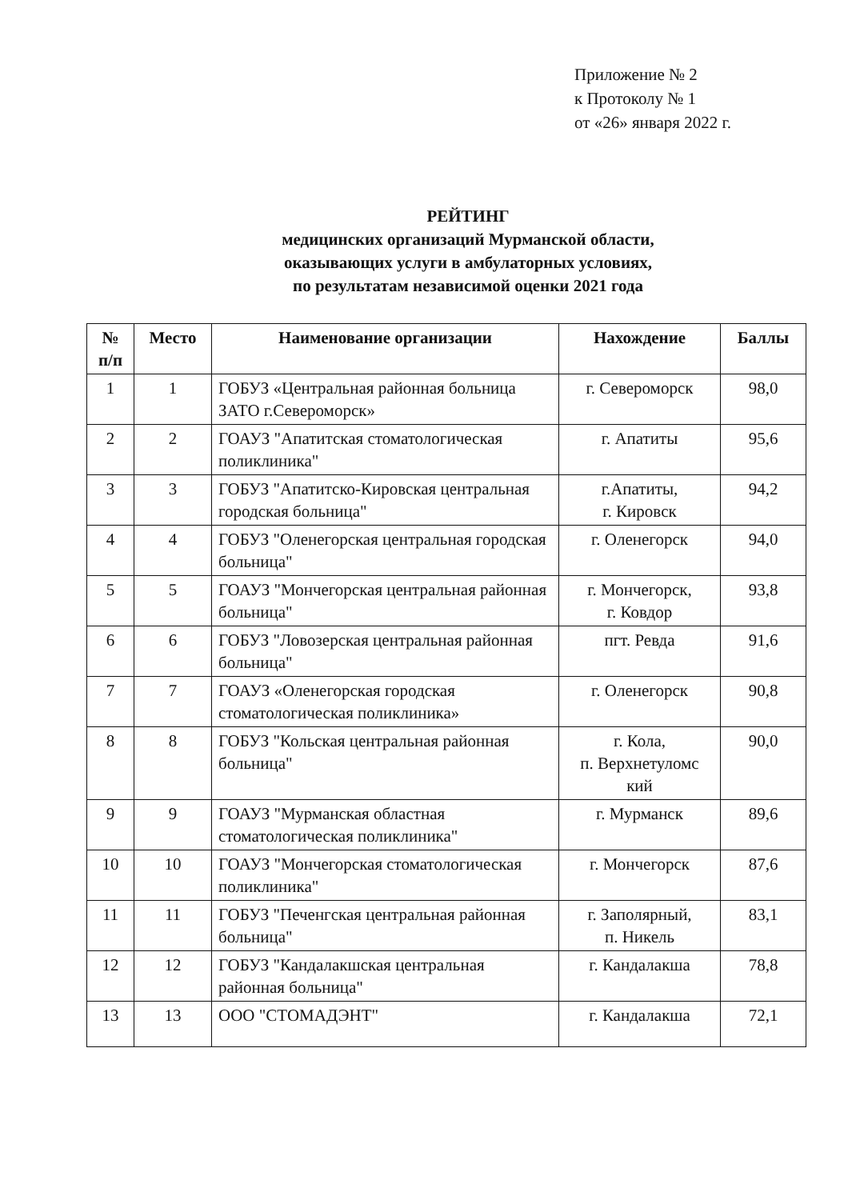Приложение № 2
к Протоколу № 1
от «26» января 2022 г.
РЕЙТИНГ
медицинских организаций Мурманской области,
оказывающих услуги в амбулаторных условиях,
по результатам независимой оценки 2021 года
| № п/п | Место | Наименование организации | Нахождение | Баллы |
| --- | --- | --- | --- | --- |
| 1 | 1 | ГОБУЗ «Центральная районная больница ЗАТО г.Североморск» | г. Североморск | 98,0 |
| 2 | 2 | ГОАУЗ "Апатитская стоматологическая поликлиника" | г. Апатиты | 95,6 |
| 3 | 3 | ГОБУЗ "Апатитско-Кировская центральная городская больница" | г.Апатиты, г. Кировск | 94,2 |
| 4 | 4 | ГОБУЗ "Оленегорская центральная городская больница" | г. Оленегорск | 94,0 |
| 5 | 5 | ГОАУЗ "Мончегорская центральная районная больница" | г. Мончегорск, г. Ковдор | 93,8 |
| 6 | 6 | ГОБУЗ "Ловозерская центральная районная больница" | пгт. Ревда | 91,6 |
| 7 | 7 | ГОАУЗ «Оленегорская городская стоматологическая поликлиника» | г. Оленегорск | 90,8 |
| 8 | 8 | ГОБУЗ "Кольская центральная районная больница" | г. Кола, п. Верхнетуломс кий | 90,0 |
| 9 | 9 | ГОАУЗ "Мурманская областная стоматологическая поликлиника" | г. Мурманск | 89,6 |
| 10 | 10 | ГОАУЗ "Мончегорская стоматологическая поликлиника" | г. Мончегорск | 87,6 |
| 11 | 11 | ГОБУЗ "Печенгская центральная районная больница" | г. Заполярный, п. Никель | 83,1 |
| 12 | 12 | ГОБУЗ "Кандалакшская центральная районная больница" | г. Кандалакша | 78,8 |
| 13 | 13 | ООО "СТОМАДЭНТ" | г. Кандалакша | 72,1 |